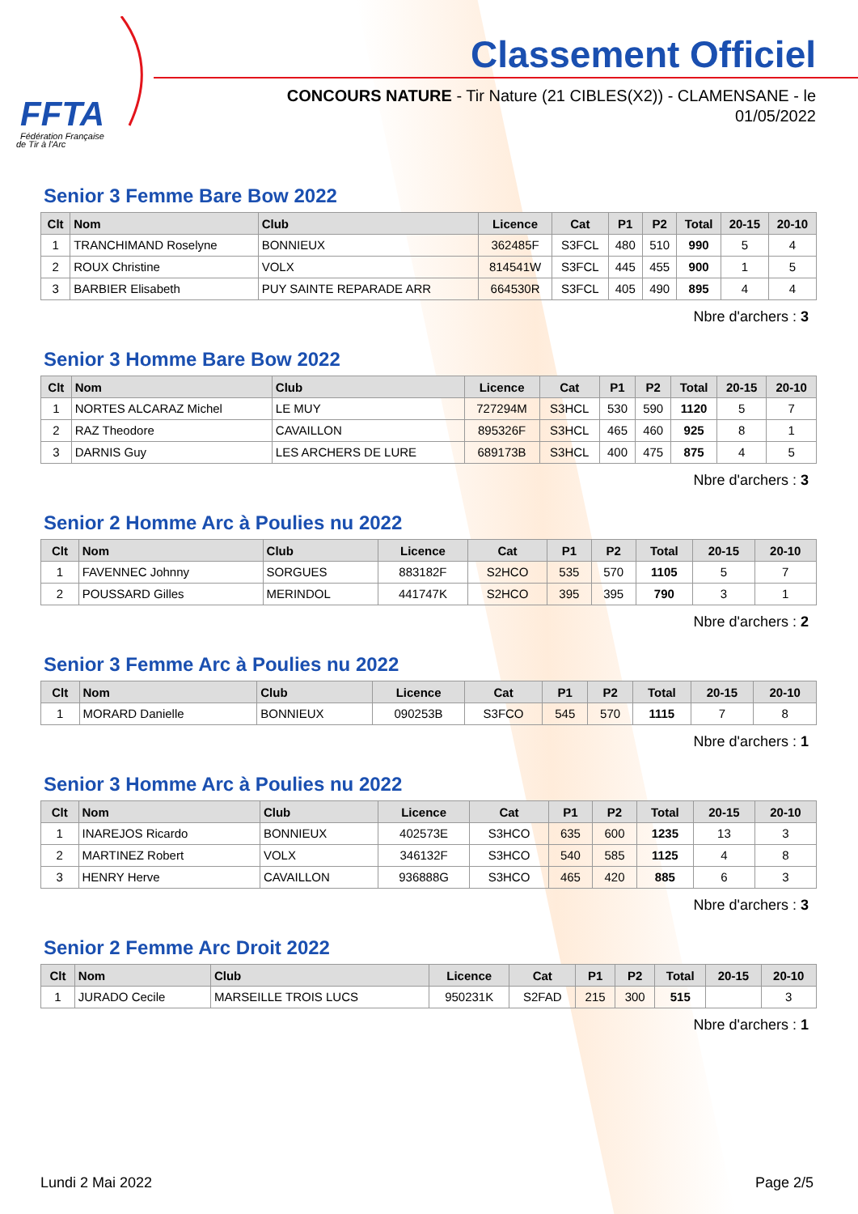FFTA
Fédération Française
de Tir à l'Arc
Classement Officiel
CONCOURS NATURE - Tir Nature (21 CIBLES(X2)) - CLAMENSANE - le 01/05/2022
Senior 3 Femme Bare Bow 2022
| Clt | Nom | Club | Licence | Cat | P1 | P2 | Total | 20-15 | 20-10 |
| --- | --- | --- | --- | --- | --- | --- | --- | --- | --- |
| 1 | TRANCHIMAND Roselyne | BONNIEUX | 362485F | S3FCL | 480 | 510 | 990 | 5 | 4 |
| 2 | ROUX Christine | VOLX | 814541W | S3FCL | 445 | 455 | 900 | 1 | 5 |
| 3 | BARBIER Elisabeth | PUY SAINTE REPARADE ARR | 664530R | S3FCL | 405 | 490 | 895 | 4 | 4 |
Nbre d'archers : 3
Senior 3 Homme Bare Bow 2022
| Clt | Nom | Club | Licence | Cat | P1 | P2 | Total | 20-15 | 20-10 |
| --- | --- | --- | --- | --- | --- | --- | --- | --- | --- |
| 1 | NORTES ALCARAZ Michel | LE MUY | 727294M | S3HCL | 530 | 590 | 1120 | 5 | 7 |
| 2 | RAZ Theodore | CAVAILLON | 895326F | S3HCL | 465 | 460 | 925 | 8 | 1 |
| 3 | DARNIS Guy | LES ARCHERS DE LURE | 689173B | S3HCL | 400 | 475 | 875 | 4 | 5 |
Nbre d'archers : 3
Senior 2 Homme Arc à Poulies nu 2022
| Clt | Nom | Club | Licence | Cat | P1 | P2 | Total | 20-15 | 20-10 |
| --- | --- | --- | --- | --- | --- | --- | --- | --- | --- |
| 1 | FAVENNEC Johnny | SORGUES | 883182F | S2HCO | 535 | 570 | 1105 | 5 | 7 |
| 2 | POUSSARD Gilles | MERINDOL | 441747K | S2HCO | 395 | 395 | 790 | 3 | 1 |
Nbre d'archers : 2
Senior 3 Femme Arc à Poulies nu 2022
| Clt | Nom | Club | Licence | Cat | P1 | P2 | Total | 20-15 | 20-10 |
| --- | --- | --- | --- | --- | --- | --- | --- | --- | --- |
| 1 | MORARD Danielle | BONNIEUX | 090253B | S3FCO | 545 | 570 | 1115 | 7 | 8 |
Nbre d'archers : 1
Senior 3 Homme Arc à Poulies nu 2022
| Clt | Nom | Club | Licence | Cat | P1 | P2 | Total | 20-15 | 20-10 |
| --- | --- | --- | --- | --- | --- | --- | --- | --- | --- |
| 1 | INAREJOS Ricardo | BONNIEUX | 402573E | S3HCO | 635 | 600 | 1235 | 13 | 3 |
| 2 | MARTINEZ Robert | VOLX | 346132F | S3HCO | 540 | 585 | 1125 | 4 | 8 |
| 3 | HENRY Herve | CAVAILLON | 936888G | S3HCO | 465 | 420 | 885 | 6 | 3 |
Nbre d'archers : 3
Senior 2 Femme Arc Droit 2022
| Clt | Nom | Club | Licence | Cat | P1 | P2 | Total | 20-15 | 20-10 |
| --- | --- | --- | --- | --- | --- | --- | --- | --- | --- |
| 1 | JURADO Cecile | MARSEILLE TROIS LUCS | 950231K | S2FAD | 215 | 300 | 515 | | 3 |
Nbre d'archers : 1
Lundi 2 Mai 2022 Page 2/5